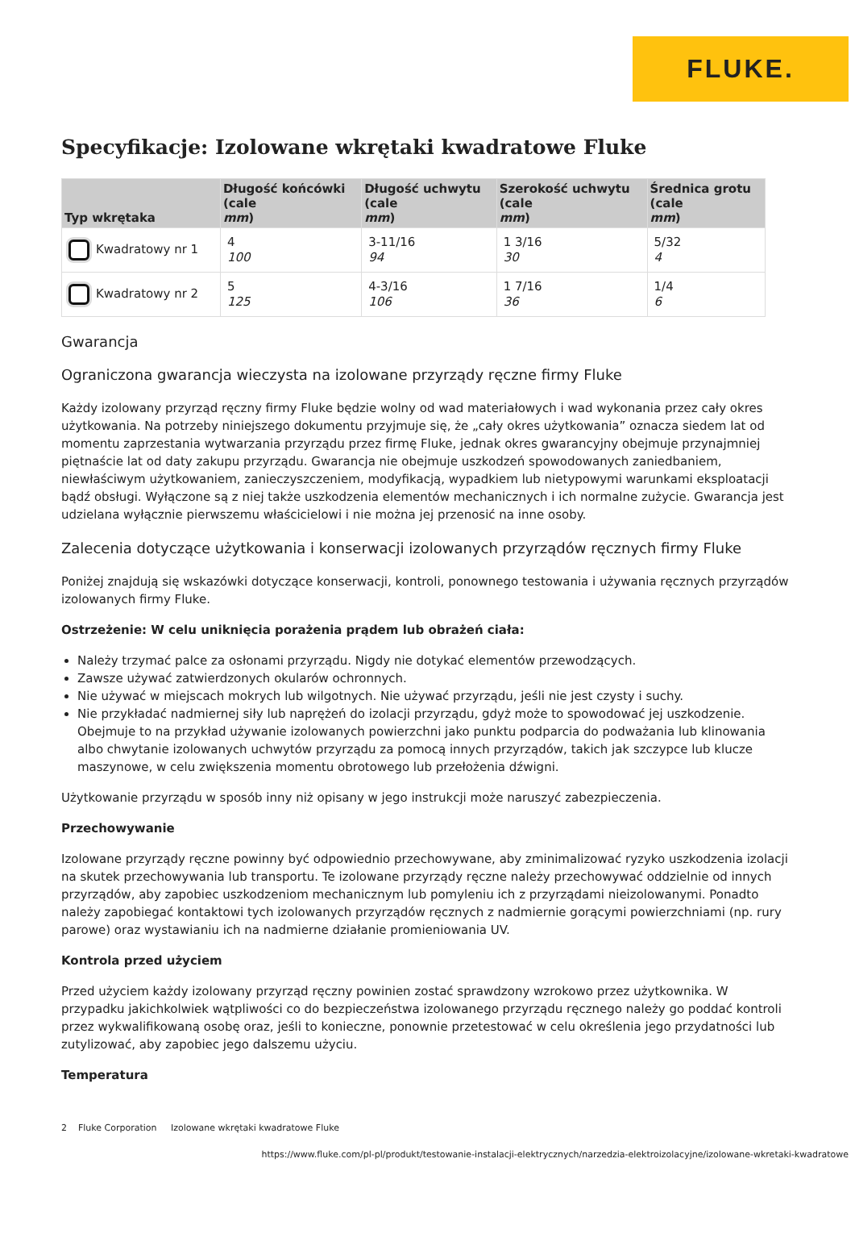FLUKE.
Specyfikacje: Izolowane wkrętaki kwadratowe Fluke
| Typ wkrętaka | Długość końcówki (cale mm ) | Długość uchwytu (cale mm ) | Szerokość uchwytu (cale mm ) | Średnica grotu (cale mm ) |
| --- | --- | --- | --- | --- |
| Kwadratowy nr 1 | 4 100 | 3-11/16 94 | 1 3/16 30 | 5/32 4 |
| Kwadratowy nr 2 | 5 125 | 4-3/16 106 | 1 7/16 36 | 1/4 6 |
Gwarancja
Ograniczona gwarancja wieczysta na izolowane przyrządy ręczne firmy Fluke
Każdy izolowany przyrząd ręczny firmy Fluke będzie wolny od wad materiałowych i wad wykonania przez cały okres użytkowania. Na potrzeby niniejszego dokumentu przyjmuje się, że „cały okres użytkowania” oznacza siedem lat od momentu zaprzestania wytwarzania przyrządu przez firmę Fluke, jednak okres gwarancyjny obejmuje przynajmniej piętnaście lat od daty zakupu przyrządu. Gwarancja nie obejmuje uszkodzeń spowodowanych zaniedbaniem, niewłaściwym użytkowaniem, zanieczyszczeniem, modyfikacją, wypadkiem lub nietypowymi warunkami eksploatacji bądź obsługi. Wyłączone są z niej także uszkodzenia elementów mechanicznych i ich normalne zużycie. Gwarancja jest udzielana wyłącznie pierwszemu właścicielowi i nie można jej przenosić na inne osoby.
Zalecenia dotyczące użytkowania i konserwacji izolowanych przyrządów ręcznych firmy Fluke
Poniżej znajdują się wskazówki dotyczące konserwacji, kontroli, ponownego testowania i używania ręcznych przyrządów izolowanych firmy Fluke.
Ostrzeżenie: W celu uniknięcia porażenia prądem lub obrażeń ciała:
Należy trzymać palce za osłonami przyrządu. Nigdy nie dotykać elementów przewodzących.
Zawsze używać zatwierdzonych okularów ochronnych.
Nie używać w miejscach mokrych lub wilgotnych. Nie używać przyrządu, jeśli nie jest czysty i suchy.
Nie przykładać nadmiernej siły lub naprężeń do izolacji przyrządu, gdyż może to spowodować jej uszkodzenie. Obejmuje to na przykład używanie izolowanych powierzchni jako punktu podparcia do podważania lub klinowania albo chwytanie izolowanych uchwytów przyrządu za pomocą innych przyrządów, takich jak szczypce lub klucze maszynowe, w celu zwiększenia momentu obrotowego lub przełożenia dźwigni.
Użytkowanie przyrządu w sposób inny niż opisany w jego instrukcji może naruszyć zabezpieczenia.
Przechowywanie
Izolowane przyrządy ręczne powinny być odpowiednio przechowywane, aby zminimalizować ryzyko uszkodzenia izolacji na skutek przechowywania lub transportu. Te izolowane przyrządy ręczne należy przechowywać oddzielnie od innych przyrządów, aby zapobiec uszkodzeniom mechanicznym lub pomyleniu ich z przyrządami nieizolowanymi. Ponadto należy zapobiegać kontaktowi tych izolowanych przyrządów ręcznych z nadmiernie gorącymi powierzchniami (np. rury parowe) oraz wystawianiu ich na nadmierne działanie promieniowania UV.
Kontrola przed użyciem
Przed użyciem każdy izolowany przyrząd ręczny powinien zostać sprawdzony wzrokowo przez użytkownika. W przypadku jakichkolwiek wątpliwości co do bezpieczeństwa izolowanego przyrządu ręcznego należy go poddać kontroli przez wykwalifikowaną osobę oraz, jeśli to konieczne, ponownie przetestować w celu określenia jego przydatności lub zutylizować, aby zapobiec jego dalszemu użyciu.
Temperatura
2 Fluke Corporation Izolowane wkrętaki kwadratowe Fluke
https://www.fluke.com/pl-pl/produkt/testowanie-instalacji-elektrycznych/narzedzia-elektroizolacyjne/izolowane-wkretaki-kwadratowe